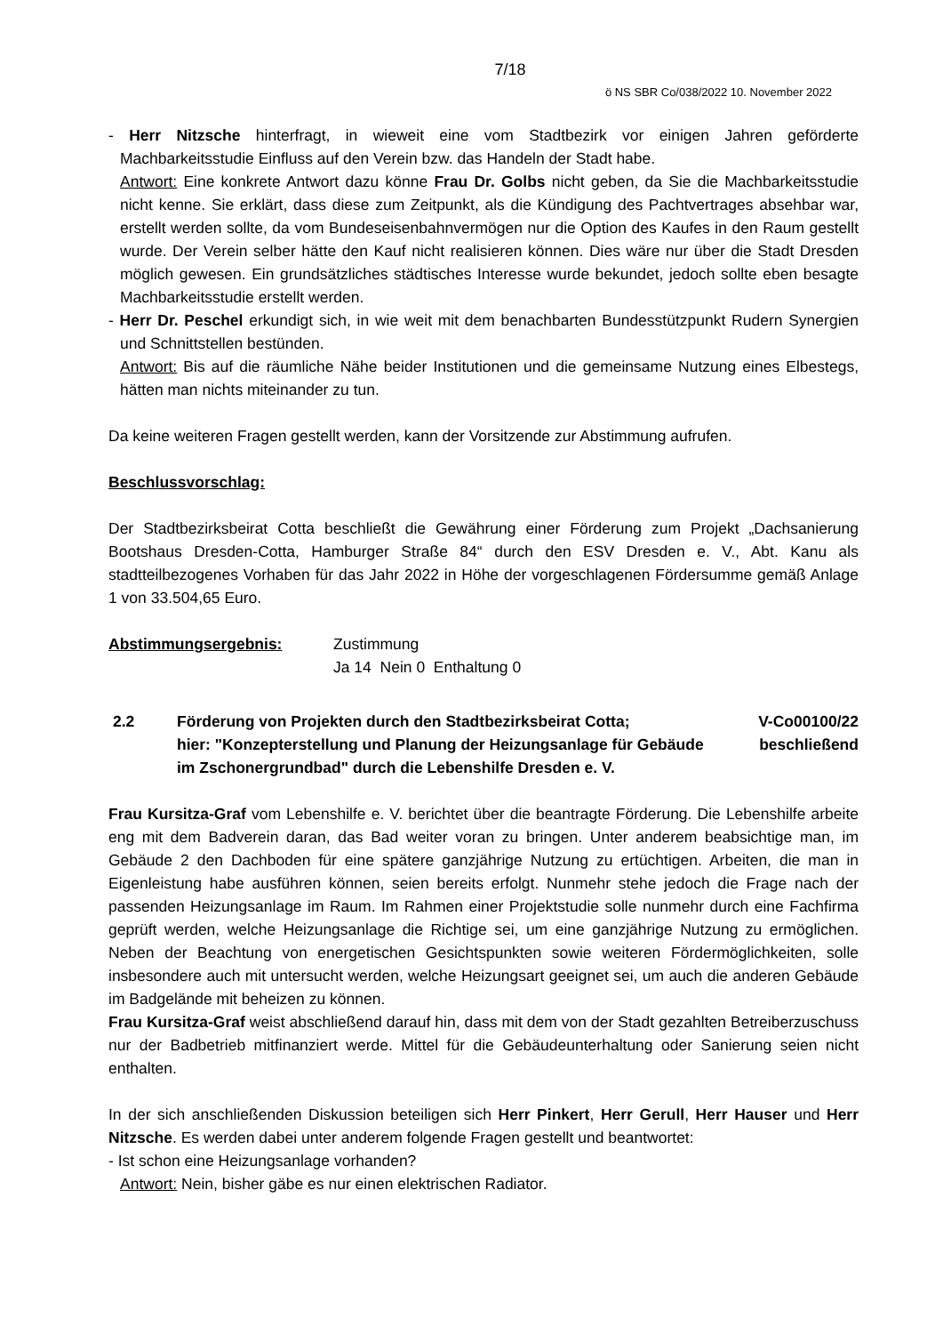7/18
ö NS SBR Co/038/2022 10. November 2022
- Herr Nitzsche hinterfragt, in wieweit eine vom Stadtbezirk vor einigen Jahren geförderte Machbarkeitsstudie Einfluss auf den Verein bzw. das Handeln der Stadt habe.
Antwort: Eine konkrete Antwort dazu könne Frau Dr. Golbs nicht geben, da Sie die Machbarkeitsstudie nicht kenne. Sie erklärt, dass diese zum Zeitpunkt, als die Kündigung des Pachtvertrages absehbar war, erstellt werden sollte, da vom Bundeseisenbahnvermögen nur die Option des Kaufes in den Raum gestellt wurde. Der Verein selber hätte den Kauf nicht realisieren können. Dies wäre nur über die Stadt Dresden möglich gewesen. Ein grundsätzliches städtisches Interesse wurde bekundet, jedoch sollte eben besagte Machbarkeitsstudie erstellt werden.
- Herr Dr. Peschel erkundigt sich, in wie weit mit dem benachbarten Bundesstützpunkt Rudern Synergien und Schnittstellen bestünden.
Antwort: Bis auf die räumliche Nähe beider Institutionen und die gemeinsame Nutzung eines Elbestegs, hätten man nichts miteinander zu tun.
Da keine weiteren Fragen gestellt werden, kann der Vorsitzende zur Abstimmung aufrufen.
Beschlussvorschlag:
Der Stadtbezirksbeirat Cotta beschließt die Gewährung einer Förderung zum Projekt „Dachsanierung Bootshaus Dresden-Cotta, Hamburger Straße 84“ durch den ESV Dresden e. V., Abt. Kanu als stadtteilbezogenes Vorhaben für das Jahr 2022 in Höhe der vorgeschlagenen Fördersumme gemäß Anlage 1 von 33.504,65 Euro.
Abstimmungsergebnis: Zustimmung
Ja 14 Nein 0 Enthaltung 0
2.2 Förderung von Projekten durch den Stadtbezirksbeirat Cotta;
hier: "Konzepterstellung und Planung der Heizungsanlage für Gebäude im Zschonergrundbad" durch die Lebenshilfe Dresden e. V.
V-Co00100/22
beschließend
Frau Kursitza-Graf vom Lebenshilfe e. V. berichtet über die beantragte Förderung. Die Lebenshilfe arbeite eng mit dem Badverein daran, das Bad weiter voran zu bringen. Unter anderem beabsichtige man, im Gebäude 2 den Dachboden für eine spätere ganzjährige Nutzung zu ertüchtigen. Arbeiten, die man in Eigenleistung habe ausführen können, seien bereits erfolgt. Nunmehr stehe jedoch die Frage nach der passenden Heizungsanlage im Raum. Im Rahmen einer Projektstudie solle nunmehr durch eine Fachfirma geprüft werden, welche Heizungsanlage die Richtige sei, um eine ganzjährige Nutzung zu ermöglichen. Neben der Beachtung von energetischen Gesichtspunkten sowie weiteren Fördermöglichkeiten, solle insbesondere auch mit untersucht werden, welche Heizungsart geeignet sei, um auch die anderen Gebäude im Badgelände mit beheizen zu können.
Frau Kursitza-Graf weist abschließend darauf hin, dass mit dem von der Stadt gezahlten Betreiberzuschuss nur der Badbetrieb mitfinanziert werde. Mittel für die Gebäudeunterhaltung oder Sanierung seien nicht enthalten.
In der sich anschließenden Diskussion beteiligen sich Herr Pinkert, Herr Gerull, Herr Hauser und Herr Nitzsche. Es werden dabei unter anderem folgende Fragen gestellt und beantwortet:
- Ist schon eine Heizungsanlage vorhanden?
Antwort: Nein, bisher gäbe es nur einen elektrischen Radiator.